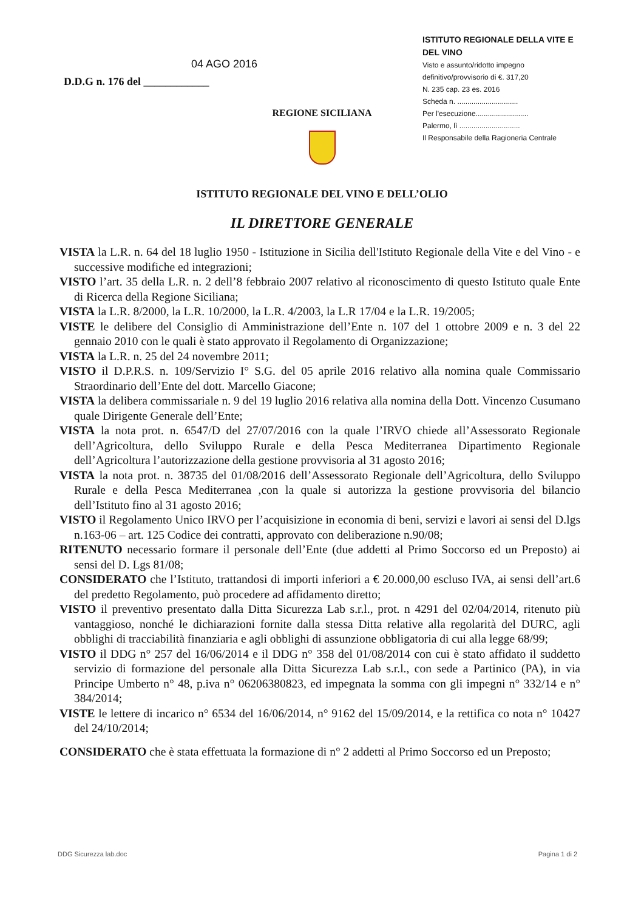04 AGO 2016
D.D.G n. 176 del ____________
ISTITUTO REGIONALE DELLA VITE E DEL VINO
Visto e assunto/ridotto impegno
definitivo/provvisorio di €. 317,20
N. 235 cap. 23 es. 2016
Scheda n. ..............................
Per l'esecuzione..........................
Palermo, lì ..............................
Il Responsabile della Ragioneria Centrale
REGIONE SICILIANA
ISTITUTO REGIONALE DEL VINO E DELL’OLIO
IL DIRETTORE GENERALE
VISTA la L.R. n. 64 del 18 luglio 1950 - Istituzione in Sicilia dell'Istituto Regionale della Vite e del Vino - e successive modifiche ed integrazioni;
VISTO l’art. 35 della L.R. n. 2 dell’8 febbraio 2007 relativo al riconoscimento di questo Istituto quale Ente di Ricerca della Regione Siciliana;
VISTA la L.R. 8/2000, la L.R. 10/2000, la L.R. 4/2003, la L.R 17/04 e la L.R. 19/2005;
VISTE le delibere del Consiglio di Amministrazione dell’Ente n. 107 del 1 ottobre 2009 e n. 3 del 22 gennaio 2010 con le quali è stato approvato il Regolamento di Organizzazione;
VISTA la L.R. n. 25 del 24 novembre 2011;
VISTO il D.P.R.S. n. 109/Servizio I° S.G. del 05 aprile 2016 relativo alla nomina quale Commissario Straordinario dell’Ente del dott. Marcello Giacone;
VISTA la delibera commissariale n. 9 del 19 luglio 2016 relativa alla nomina della Dott. Vincenzo Cusumano quale Dirigente Generale dell’Ente;
VISTA la nota prot. n. 6547/D del 27/07/2016 con la quale l’IRVO chiede all’Assessorato Regionale dell’Agricoltura, dello Sviluppo Rurale e della Pesca Mediterranea Dipartimento Regionale dell’Agricoltura l’autorizzazione della gestione provvisoria al 31 agosto 2016;
VISTA la nota prot. n. 38735 del 01/08/2016 dell’Assessorato Regionale dell’Agricoltura, dello Sviluppo Rurale e della Pesca Mediterranea ,con la quale si autorizza la gestione provvisoria del bilancio dell’Istituto fino al 31 agosto 2016;
VISTO il Regolamento Unico IRVO per l’acquisizione in economia di beni, servizi e lavori ai sensi del D.lgs n.163-06 – art. 125 Codice dei contratti, approvato con deliberazione n.90/08;
RITENUTO necessario formare il personale dell’Ente (due addetti al Primo Soccorso ed un Preposto) ai sensi del D. Lgs 81/08;
CONSIDERATO che l’Istituto, trattandosi di importi inferiori a € 20.000,00 escluso IVA, ai sensi dell’art.6 del predetto Regolamento, può procedere ad affidamento diretto;
VISTO il preventivo presentato dalla Ditta Sicurezza Lab s.r.l., prot. n 4291 del 02/04/2014, ritenuto più vantaggioso, nonché le dichiarazioni fornite dalla stessa Ditta relative alla regolarità del DURC, agli obblighi di tracciabilità finanziaria e agli obblighi di assunzione obbligatoria di cui alla legge 68/99;
VISTO il DDG n° 257 del 16/06/2014 e il DDG n° 358 del 01/08/2014 con cui è stato affidato il suddetto servizio di formazione del personale alla Ditta Sicurezza Lab s.r.l., con sede a Partinico (PA), in via Principe Umberto n° 48, p.iva n° 06206380823, ed impegnata la somma con gli impegni n° 332/14 e n° 384/2014;
VISTE le lettere di incarico n° 6534 del 16/06/2014, n° 9162 del 15/09/2014, e la rettifica co nota n° 10427 del 24/10/2014;
CONSIDERATO che è stata effettuata la formazione di n° 2 addetti al Primo Soccorso ed un Preposto;
DDG Sicurezza lab.doc Pagina 1 di 2